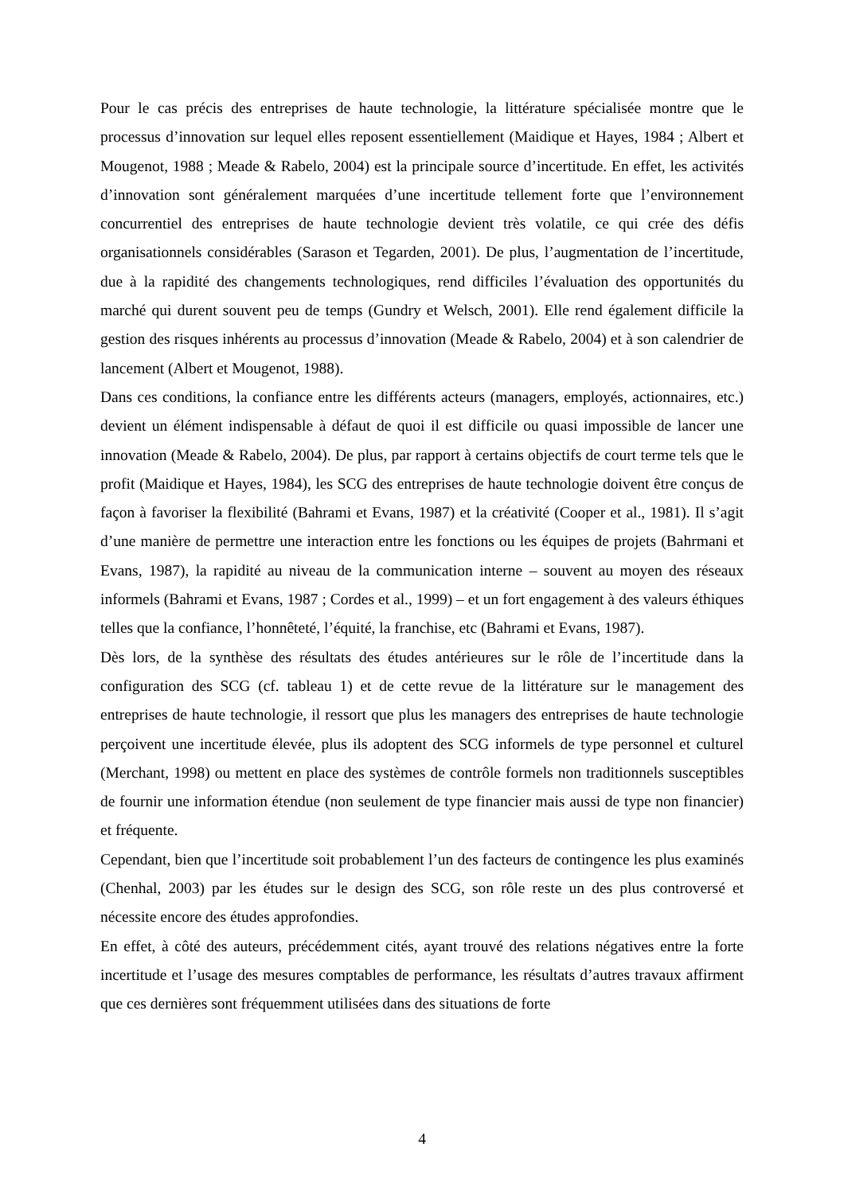Pour le cas précis des entreprises de haute technologie, la littérature spécialisée montre que le processus d’innovation sur lequel elles reposent essentiellement (Maidique et Hayes, 1984 ; Albert et Mougenot, 1988 ; Meade & Rabelo, 2004) est la principale source d’incertitude. En effet, les activités d’innovation sont généralement marquées d’une incertitude tellement forte que l’environnement concurrentiel des entreprises de haute technologie devient très volatile, ce qui crée des défis organisationnels considérables (Sarason et Tegarden, 2001). De plus, l’augmentation de l’incertitude, due à la rapidité des changements technologiques, rend difficiles l’évaluation des opportunités du marché qui durent souvent peu de temps (Gundry et Welsch, 2001). Elle rend également difficile la gestion des risques inhérents au processus d’innovation (Meade & Rabelo, 2004) et à son calendrier de lancement (Albert et Mougenot, 1988).
Dans ces conditions, la confiance entre les différents acteurs (managers, employés, actionnaires, etc.) devient un élément indispensable à défaut de quoi il est difficile ou quasi impossible de lancer une innovation (Meade & Rabelo, 2004). De plus, par rapport à certains objectifs de court terme tels que le profit (Maidique et Hayes, 1984), les SCG des entreprises de haute technologie doivent être conçus de façon à favoriser la flexibilité (Bahrami et Evans, 1987) et la créativité (Cooper et al., 1981). Il s’agit d’une manière de permettre une interaction entre les fonctions ou les équipes de projets (Bahrmani et Evans, 1987), la rapidité au niveau de la communication interne – souvent au moyen des réseaux informels (Bahrami et Evans, 1987 ; Cordes et al., 1999) – et un fort engagement à des valeurs éthiques telles que la confiance, l’honnêteté, l’équité, la franchise, etc (Bahrami et Evans, 1987).
Dès lors, de la synthèse des résultats des études antérieures sur le rôle de l’incertitude dans la configuration des SCG (cf. tableau 1) et de cette revue de la littérature sur le management des entreprises de haute technologie, il ressort que plus les managers des entreprises de haute technologie perçoivent une incertitude élevée, plus ils adoptent des SCG informels de type personnel et culturel (Merchant, 1998) ou mettent en place des systèmes de contrôle formels non traditionnels susceptibles de fournir une information étendue (non seulement de type financier mais aussi de type non financier) et fréquente.
Cependant, bien que l’incertitude soit probablement l’un des facteurs de contingence les plus examinés (Chenhal, 2003) par les études sur le design des SCG, son rôle reste un des plus controversé et nécessite encore des études approfondies.
En effet, à côté des auteurs, précédemment cités, ayant trouvé des relations négatives entre la forte incertitude et l’usage des mesures comptables de performance, les résultats d’autres travaux affirment que ces dernières sont fréquemment utilisées dans des situations de forte
4